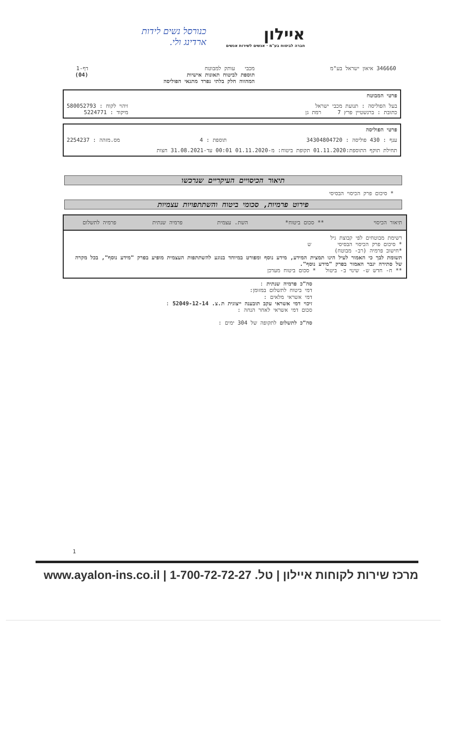כנורסל נשים לידות
ארדינג ולי.
איילון
חברה לביטוח בע"מ · אנשים לשירות אנשים
346660 איאון ישראל בע"מ מכבי עותק למבוטח
תוספת לביטוח תאונות אישיות
המהווה חלק בלתי נפרד מתנאי הפוליסה
דף-1
(04)
פרטי המבוטח
בעל הפוליסה : תנועת מכבי ישראל
כתובת : ברנשטיין פרץ 7 רמת גן זיהוי לקוח : 580052793
מיקוד : 5224771
פרטי הפוליסה
ענף : 430 פוליסה : 34304804720 תוספת : 4 מס.מזהה : 2254237
תחילת תוקף התוספת:01.11.2020 תקופת ביטוח: מ-01.11.2020 00:01 עד-31.08.2021 חצות
תיאור הכיסויים העיקריים שנרכשו
* סיכום פרק הכיסוי הבסיסי
פירוט פרמיות, סכומי ביטוח והשתתפויות עצמיות
| תיאור הכיסוי | ** סכום ביטוח* | השת. עצמית | פרמיה שנתית | פרמיה לתשלום |
| --- | --- | --- | --- | --- |
| רשימת מבוטחים לפי קבוצת גיל * סיכום פרק הכיסוי הבסיסי ש *חישוב פרמיה (רב- מבוטח) תשומת לבך כי האמור לעיל הינו תמצית המידע, מידע נוסף ומפורט במיוחד בנוגע להשתתפות העצמית מופיע בפרק "מידע נוסף", בכל מקרה של סתירה יגבר האמור בפרק "מידע נוסף". ** ח- חדש ש- שינוי ב- ביטול * סכום ביטוח מעדכן | | | | |
סה"כ פרמיה שנתית :
דמי ביטוח לתשלום במזומן:
דמי אשראי מלאים :
זיכוי דמי אשראי עקב תובענה ייצוגית ת.צ. 52049-12-14 :
סכום דמי אשראי לאחר הנחה :
סה"כ לתשלום לתקופה של 304 ימים :
1
מרכז שירות לקוחות איילון | טל. 1-700-72-72-27 | www.ayalon-ins.co.il